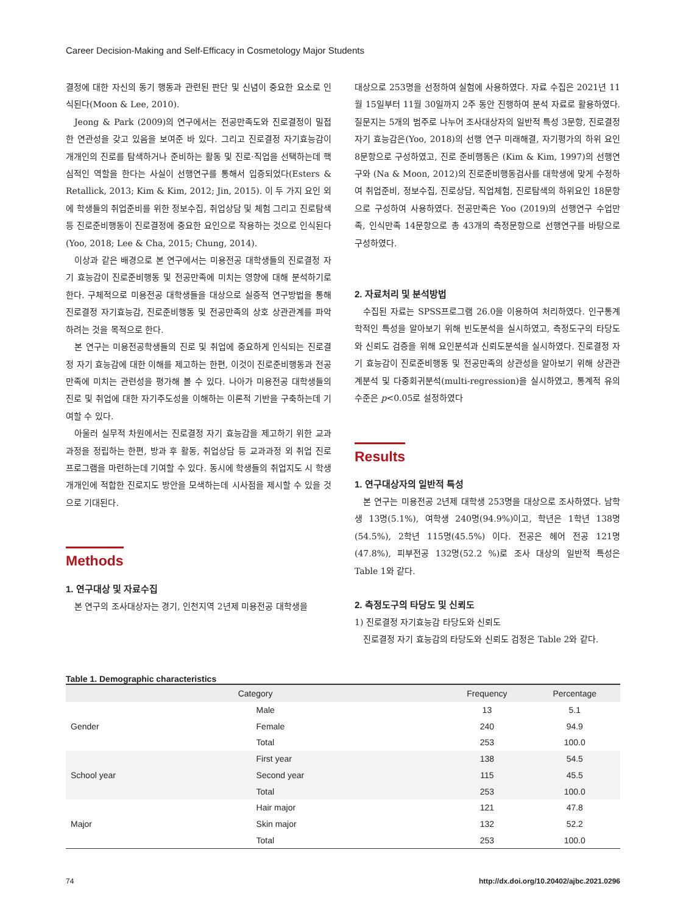Career Decision-Making and Self-Efficacy in Cosmetology Major Students
결정에 대한 자신의 동기 행동과 관련된 판단 및 신념이 중요한 요소로 인식된다(Moon & Lee, 2010).
Jeong & Park (2009)의 연구에서는 전공만족도와 진로결정이 밀접한 연관성을 갖고 있음을 보여준 바 있다. 그리고 진로결정 자기효능감이 개개인의 진로를 탐색하거나 준비하는 활동 및 진로·직업을 선택하는데 핵심적인 역할을 한다는 사실이 선행연구를 통해서 입증되었다(Esters & Retallick, 2013; Kim & Kim, 2012; Jin, 2015). 이 두 가지 요인 외에 학생들의 취업준비를 위한 정보수집, 취업상담 및 체험 그리고 진로탐색 등 진로준비행동이 진로결정에 중요한 요인으로 작용하는 것으로 인식된다(Yoo, 2018; Lee & Cha, 2015; Chung, 2014).
이상과 같은 배경으로 본 연구에서는 미용전공 대학생들의 진로결정 자기 효능감이 진로준비행동 및 전공만족에 미치는 영향에 대해 분석하기로 한다. 구체적으로 미용전공 대학생들을 대상으로 실증적 연구방법을 통해 진로결정 자기효능감, 진로준비행동 및 전공만족의 상호 상관관계를 파악하려는 것을 목적으로 한다.
본 연구는 미용전공학생들의 진로 및 취업에 중요하게 인식되는 진로결정 자기 효능감에 대한 이해를 제고하는 한편, 이것이 진로준비행동과 전공만족에 미치는 관련성을 평가해 볼 수 있다. 나아가 미용전공 대학생들의 진로 및 취업에 대한 자기주도성을 이해하는 이론적 기반을 구축하는데 기여할 수 있다.
아울러 실무적 차원에서는 진로결정 자기 효능감을 제고하기 위한 교과과정을 정립하는 한편, 방과 후 활동, 취업상담 등 교과과정 외 취업 진로 프로그램을 마련하는데 기여할 수 있다. 동시에 학생들의 취업지도 시 학생 개개인에 적합한 진로지도 방안을 모색하는데 시사점을 제시할 수 있을 것으로 기대된다.
Methods
1. 연구대상 및 자료수집
본 연구의 조사대상자는 경기, 인천지역 2년제 미용전공 대학생을
대상으로 253명을 선정하여 실험에 사용하였다. 자료 수집은 2021년 11월 15일부터 11월 30일까지 2주 동안 진행하여 분석 자료로 활용하였다. 질문지는 5개의 범주로 나누어 조사대상자의 일반적 특성 3문항, 진로결정 자기 효능감은(Yoo, 2018)의 선행 연구 미래해결, 자기평가의 하위 요인 8문항으로 구성하였고, 진로 준비행동은 (Kim & Kim, 1997)의 선행연구와 (Na & Moon, 2012)의 진로준비행동검사를 대학생에 맞게 수정하여 취업준비, 정보수집, 진로상담, 직업체험, 진로탐색의 하위요인 18문항으로 구성하여 사용하였다. 전공만족은 Yoo (2019)의 선행연구 수업만족, 인식만족 14문항으로 총 43개의 측정문항으로 선행연구를 바탕으로 구성하였다.
2. 자료처리 및 분석방법
수집된 자료는 SPSS프로그램 26.0을 이용하여 처리하였다. 인구통계학적인 특성을 알아보기 위해 빈도분석을 실시하였고, 측정도구의 타당도와 신뢰도 검증을 위해 요인분석과 신뢰도분석을 실시하였다. 진로결정 자기 효능감이 진로준비행동 및 전공만족의 상관성을 알아보기 위해 상관관계분석 및 다중회귀분석(multi-regression)을 실시하였고, 통계적 유의수준은 p<0.05로 설정하였다
Results
1. 연구대상자의 일반적 특성
본 연구는 미용전공 2년제 대학생 253명을 대상으로 조사하였다. 남학생 13명(5.1%), 여학생 240명(94.9%)이고, 학년은 1학년 138명(54.5%), 2학년 115명(45.5%) 이다. 전공은 헤어 전공 121명(47.8%), 피부전공 132명(52.2 %)로 조사 대상의 일반적 특성은 Table 1와 같다.
2. 측정도구의 타당도 및 신뢰도
1) 진로결정 자기효능감 타당도와 신뢰도
진로결정 자기 효능감의 타당도와 신뢰도 검정은 Table 2와 같다.
Table 1. Demographic characteristics
| Category | | Frequency | Percentage |
| --- | --- | --- | --- |
| Gender | Male | 13 | 5.1 |
| | Female | 240 | 94.9 |
| | Total | 253 | 100.0 |
| School year | First year | 138 | 54.5 |
| | Second year | 115 | 45.5 |
| | Total | 253 | 100.0 |
| Major | Hair major | 121 | 47.8 |
| | Skin major | 132 | 52.2 |
| | Total | 253 | 100.0 |
74 http://dx.doi.org/10.20402/ajbc.2021.0296